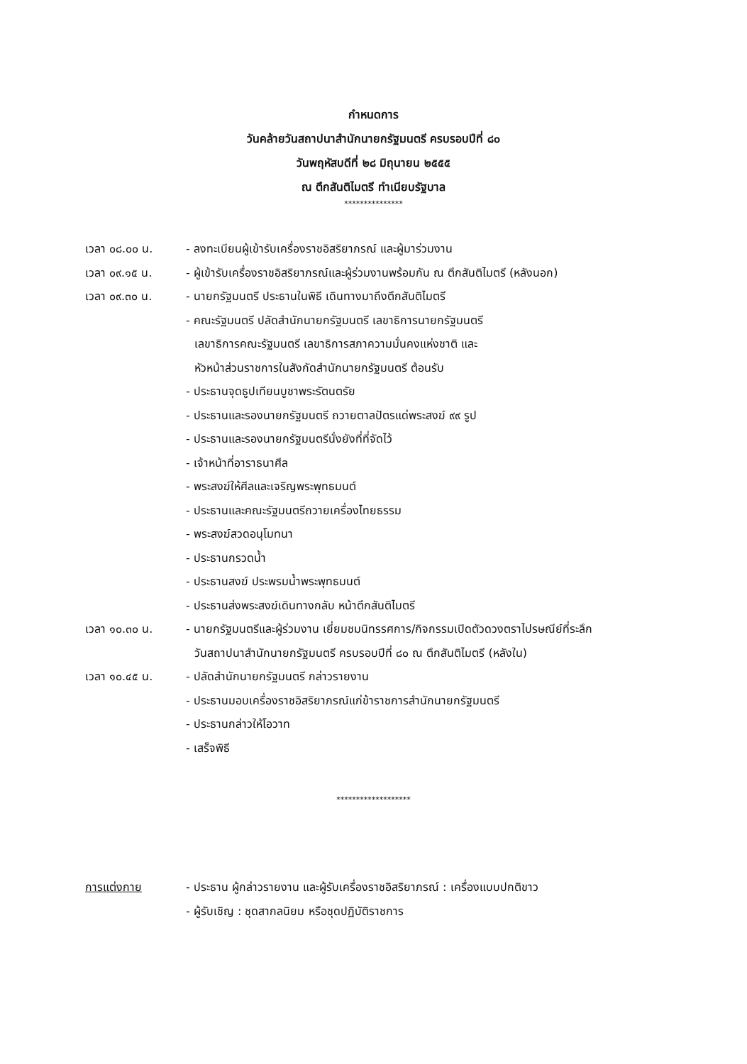กำหนดการ
วันคล้ายวันสถาปนาสำนักนายกรัฐมนตรี ครบรอบปีที่ ๘๐
วันพฤหัสบดีที่ ๒๘ มิถุนายน ๒๕๕๕
ณ ตึกสันติไมตรี ทำเนียบรัฐบาล
***************
| เวลา ๐๘.๐๐ น. | - ลงทะเบียนผู้เข้ารับเครื่องราชอิสริยาภรณ์ และผู้มาร่วมงาน |
| เวลา ๐๙.๑๕ น. | - ผู้เข้ารับเครื่องราชอิสริยาภรณ์และผู้ร่วมงานพร้อมกัน ณ ตึกสันติไมตรี (หลังนอก) |
| เวลา ๐๙.๓๐ น. | - นายกรัฐมนตรี ประธานในพิธี เดินทางมาถึงตึกสันติไมตรี |
| | - คณะรัฐมนตรี ปลัดสำนักนายกรัฐมนตรี เลขาธิการนายกรัฐมนตรี เลขาธิการคณะรัฐมนตรี เลขาธิการสภาความมั่นคงแห่งชาติ และ หัวหน้าส่วนราชการในสังกัดสำนักนายกรัฐมนตรี ต้อนรับ |
| | - ประธานจุดธูปเทียนบูชาพระรัตนตรัย |
| | - ประธานและรองนายกรัฐมนตรี ถวายตาลปัตรแด่พระสงฆ์ ๙๙ รูป |
| | - ประธานและรองนายกรัฐมนตรีนั่งยังที่ที่จัดไว้ |
| | - เจ้าหน้าที่อาราธนาศีล |
| | - พระสงฆ์ให้ศีลและเจริญพระพุทธมนต์ |
| | - ประธานและคณะรัฐมนตรีถวายเครื่องไทยธรรม |
| | - พระสงฆ์สวดอนุโมทนา |
| | - ประธานกรวดน้ำ |
| | - ประธานสงฆ์ ประพรมน้ำพระพุทธมนต์ |
| | - ประธานส่งพระสงฆ์เดินทางกลับ หน้าตึกสันติไมตรี |
| เวลา ๑๐.๓๐ น. | - นายกรัฐมนตรีและผู้ร่วมงาน เยี่ยมชมนิทรรศการ/กิจกรรมเปิดตัวดวงตราไปรษณีย์ที่ระลึก วันสถาปนาสำนักนายกรัฐมนตรี ครบรอบปีที่ ๘๐ ณ ตึกสันติไมตรี (หลังใน) |
| เวลา ๑๐.๔๕ น. | - ปลัดสำนักนายกรัฐมนตรี กล่าวรายงาน |
| | - ประธานมอบเครื่องราชอิสริยาภรณ์แก่ข้าราชการสำนักนายกรัฐมนตรี |
| | - ประธานกล่าวให้โอวาท |
| | - เสร็จพิธี |
*******************
| การแต่งกาย | - ประธาน ผู้กล่าวรายงาน และผู้รับเครื่องราชอิสริยาภรณ์ : เครื่องแบบปกติขาว |
| | - ผู้รับเชิญ : ชุดสากลนิยม หรือชุดปฏิบัติราชการ |